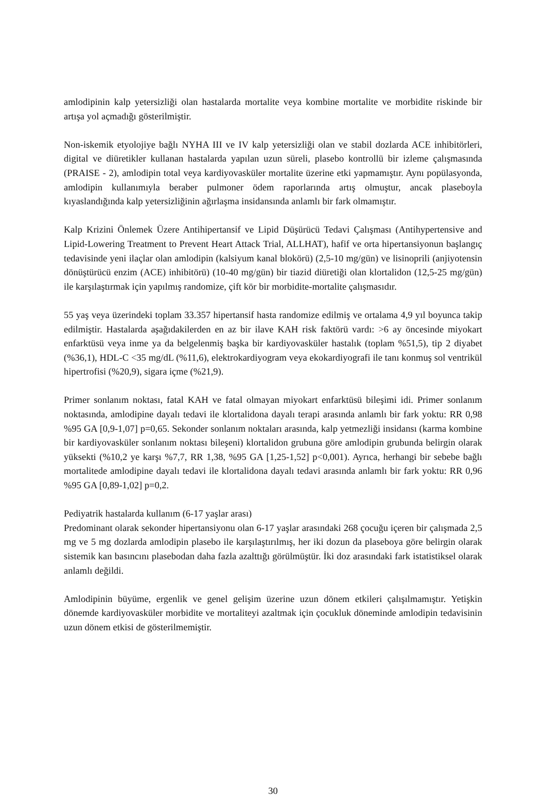amlodipinin kalp yetersizliği olan hastalarda mortalite veya kombine mortalite ve morbidite riskinde bir artışa yol açmadığı gösterilmiştir.
Non-iskemik etyolojiye bağlı NYHA III ve IV kalp yetersizliği olan ve stabil dozlarda ACE inhibitörleri, digital ve diüretikler kullanan hastalarda yapılan uzun süreli, plasebo kontrollü bir izleme çalışmasında (PRAISE - 2), amlodipin total veya kardiyovasküler mortalite üzerine etki yapmamıştır. Aynı popülasyonda, amlodipin kullanımıyla beraber pulmoner ödem raporlarında artış olmuştur, ancak plaseboyla kıyaslandığında kalp yetersizliğinin ağırlaşma insidansında anlamlı bir fark olmamıştır.
Kalp Krizini Önlemek Üzere Antihipertansif ve Lipid Düşürücü Tedavi Çalışması (Antihypertensive and Lipid-Lowering Treatment to Prevent Heart Attack Trial, ALLHAT), hafif ve orta hipertansiyonun başlangıç tedavisinde yeni ilaçlar olan amlodipin (kalsiyum kanal blokörü) (2,5-10 mg/gün) ve lisinoprili (anjiyotensin dönüştürücü enzim (ACE) inhibitörü) (10-40 mg/gün) bir tiazid diüretiği olan klortalidon (12,5-25 mg/gün) ile karşılaştırmak için yapılmış randomize, çift kör bir morbidite-mortalite çalışmasıdır.
55 yaş veya üzerindeki toplam 33.357 hipertansif hasta randomize edilmiş ve ortalama 4,9 yıl boyunca takip edilmiştir. Hastalarda aşağıdakilerden en az bir ilave KAH risk faktörü vardı: >6 ay öncesinde miyokart enfarktüsü veya inme ya da belgelenmiş başka bir kardiyovasküler hastalık (toplam %51,5), tip 2 diyabet (%36,1), HDL-C <35 mg/dL (%11,6), elektrokardiyogram veya ekokardiyografi ile tanı konmuş sol ventrikül hipertrofisi (%20,9), sigara içme (%21,9).
Primer sonlanım noktası, fatal KAH ve fatal olmayan miyokart enfarktüsü bileşimi idi. Primer sonlanım noktasında, amlodipine dayalı tedavi ile klortalidona dayalı terapi arasında anlamlı bir fark yoktu: RR 0,98 %95 GA [0,9-1,07] p=0,65. Sekonder sonlanım noktaları arasında, kalp yetmezliği insidansı (karma kombine bir kardiyovasküler sonlanım noktası bileşeni) klortalidon grubuna göre amlodipin grubunda belirgin olarak yüksekti (%10,2 ye karşı %7,7, RR 1,38, %95 GA [1,25-1,52] p<0,001). Ayrıca, herhangi bir sebebe bağlı mortalitede amlodipine dayalı tedavi ile klortalidona dayalı tedavi arasında anlamlı bir fark yoktu: RR 0,96 %95 GA [0,89-1,02] p=0,2.
Pediyatrik hastalarda kullanım (6-17 yaşlar arası)
Predominant olarak sekonder hipertansiyonu olan 6-17 yaşlar arasındaki 268 çocuğu içeren bir çalışmada 2,5 mg ve 5 mg dozlarda amlodipin plasebo ile karşılaştırılmış, her iki dozun da plaseboya göre belirgin olarak sistemik kan basıncını plasebodan daha fazla azalttığı görülmüştür. İki doz arasındaki fark istatistiksel olarak anlamlı değildi.
Amlodipinin büyüme, ergenlik ve genel gelişim üzerine uzun dönem etkileri çalışılmamıştır. Yetişkin dönemde kardiyovasküler morbidite ve mortaliteyi azaltmak için çocukluk döneminde amlodipin tedavisinin uzun dönem etkisi de gösterilmemiştir.
30